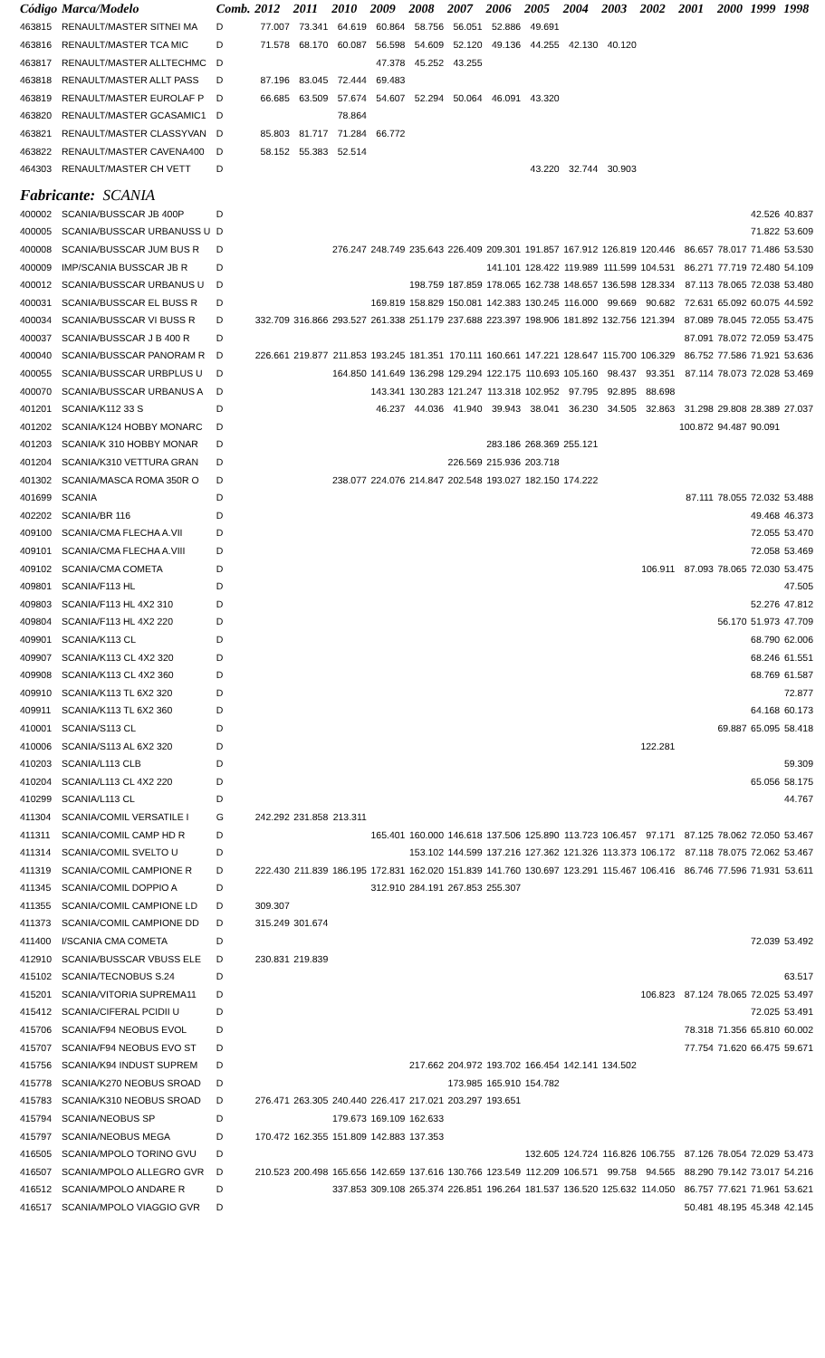| Código | Marca/Modelo | Comb. | 2012 | 2011 | 2010 | 2009 | 2008 | 2007 | 2006 | 2005 | 2004 | 2003 | 2002 | 2001 | 2000 | 1999 | 1998 |
| --- | --- | --- | --- | --- | --- | --- | --- | --- | --- | --- | --- | --- | --- | --- | --- | --- | --- |
| 463815 | RENAULT/MASTER SITNEI MA | D | 77.007 | 73.341 | 64.619 | 60.864 | 58.756 | 56.051 | 52.886 | 49.691 | | | | | | | |
| 463816 | RENAULT/MASTER TCA MIC | D | 71.578 | 68.170 | 60.087 | 56.598 | 54.609 | 52.120 | 49.136 | 44.255 | 42.130 | 40.120 | | | | | |
| 463817 | RENAULT/MASTER ALLTECHMC | D | | | | 47.378 | 45.252 | 43.255 | | | | | | | | | |
| 463818 | RENAULT/MASTER ALLT PASS | D | 87.196 | 83.045 | 72.444 | 69.483 | | | | | | | | | | | |
| 463819 | RENAULT/MASTER EUROLAF P | D | 66.685 | 63.509 | 57.674 | 54.607 | 52.294 | 50.064 | 46.091 | 43.320 | | | | | | | |
| 463820 | RENAULT/MASTER GCASAMIC1 | D | | | 78.864 | | | | | | | | | | | | |
| 463821 | RENAULT/MASTER CLASSYVAN | D | 85.803 | 81.717 | 71.284 | 66.772 | | | | | | | | | | | |
| 463822 | RENAULT/MASTER CAVENA400 | D | 58.152 | 55.383 | 52.514 | | | | | | | | | | | | |
| 464303 | RENAULT/MASTER CH VETT | D | | | | | | | | 43.220 | 32.744 | 30.903 | | | | | |
| Fabricante: SCANIA | | | | | | | | | | | | | | | | | |
| 400002 | SCANIA/BUSSCAR JB 400P | D | | | | | | | | | | | | | | 42.526 | 40.837 |
| 400005 | SCANIA/BUSSCAR URBANUSS U | D | | | | | | | | | | | | | | 71.822 | 53.609 |
| 400008 | SCANIA/BUSSCAR JUM BUS R | D | | | 276.247 | 248.749 | 235.643 | 226.409 | 209.301 | 191.857 | 167.912 | 126.819 | 120.446 | 86.657 | 78.017 | 71.486 | 53.530 |
| 400009 | IMP/SCANIA BUSSCAR JB R | D | | | | | | | 141.101 | 128.422 | 119.989 | 111.599 | 104.531 | 86.271 | 77.719 | 72.480 | 54.109 |
| 400012 | SCANIA/BUSSCAR URBANUS U | D | | | | | 198.759 | 187.859 | 178.065 | 162.738 | 148.657 | 136.598 | 128.334 | 87.113 | 78.065 | 72.038 | 53.480 |
| 400031 | SCANIA/BUSSCAR EL BUSS R | D | | | | 169.819 | 158.829 | 150.081 | 142.383 | 130.245 | 116.000 | 99.669 | 90.682 | 72.631 | 65.092 | 60.075 | 44.592 |
| 400034 | SCANIA/BUSSCAR VI BUSS R | D | 332.709 | 316.866 | 293.527 | 261.338 | 251.179 | 237.688 | 223.397 | 198.906 | 181.892 | 132.756 | 121.394 | 87.089 | 78.045 | 72.055 | 53.475 |
| 400037 | SCANIA/BUSSCAR J B 400 R | D | | | | | | | | | | | | 87.091 | 78.072 | 72.059 | 53.475 |
| 400040 | SCANIA/BUSSCAR PANORAM R | D | 226.661 | 219.877 | 211.853 | 193.245 | 181.351 | 170.111 | 160.661 | 147.221 | 128.647 | 115.700 | 106.329 | 86.752 | 77.586 | 71.921 | 53.636 |
| 400055 | SCANIA/BUSSCAR URBPLUS U | D | | | 164.850 | 141.649 | 136.298 | 129.294 | 122.175 | 110.693 | 105.160 | 98.437 | 93.351 | 87.114 | 78.073 | 72.028 | 53.469 |
| 400070 | SCANIA/BUSSCAR URBANUS A | D | | | | 143.341 | 130.283 | 121.247 | 113.318 | 102.952 | 97.795 | 92.895 | 88.698 | | | | |
| 401201 | SCANIA/K112 33 S | D | | | | 46.237 | 44.036 | 41.940 | 39.943 | 38.041 | 36.230 | 34.505 | 32.863 | 31.298 | 29.808 | 28.389 | 27.037 |
| 401202 | SCANIA/K124 HOBBY MONARC | D | | | | | | | | | | | | 100.872 | 94.487 | 90.091 | |
| 401203 | SCANIA/K 310 HOBBY MONAR | D | | | | | | | 283.186 | 268.369 | 255.121 | | | | | | |
| 401204 | SCANIA/K310 VETTURA GRAN | D | | | | | | 226.569 | 215.936 | 203.718 | | | | | | | |
| 401302 | SCANIA/MASCA ROMA 350R O | D | | | 238.077 | 224.076 | 214.847 | 202.548 | 193.027 | 182.150 | 174.222 | | | | | | |
| 401699 | SCANIA | D | | | | | | | | | | | | 87.111 | 78.055 | 72.032 | 53.488 |
| 402202 | SCANIA/BR 116 | D | | | | | | | | | | | | | | 49.468 | 46.373 |
| 409100 | SCANIA/CMA FLECHA A.VII | D | | | | | | | | | | | | | | 72.055 | 53.470 |
| 409101 | SCANIA/CMA FLECHA A.VIII | D | | | | | | | | | | | | | | 72.058 | 53.469 |
| 409102 | SCANIA/CMA COMETA | D | | | | | | | | | | | 106.911 | 87.093 | 78.065 | 72.030 | 53.475 |
| 409801 | SCANIA/F113 HL | D | | | | | | | | | | | | | | | 47.505 |
| 409803 | SCANIA/F113 HL 4X2 310 | D | | | | | | | | | | | | | | 52.276 | 47.812 |
| 409804 | SCANIA/F113 HL 4X2 220 | D | | | | | | | | | | | | | 56.170 | 51.973 | 47.709 |
| 409901 | SCANIA/K113 CL | D | | | | | | | | | | | | | | 68.790 | 62.006 |
| 409907 | SCANIA/K113 CL 4X2 320 | D | | | | | | | | | | | | | | 68.246 | 61.551 |
| 409908 | SCANIA/K113 CL 4X2 360 | D | | | | | | | | | | | | | | 68.769 | 61.587 |
| 409910 | SCANIA/K113 TL 6X2 320 | D | | | | | | | | | | | | | | | 72.877 |
| 409911 | SCANIA/K113 TL 6X2 360 | D | | | | | | | | | | | | | | 64.168 | 60.173 |
| 410001 | SCANIA/S113 CL | D | | | | | | | | | | | | | 69.887 | 65.095 | 58.418 |
| 410006 | SCANIA/S113 AL 6X2 320 | D | | | | | | | | | | | 122.281 | | | | |
| 410203 | SCANIA/L113 CLB | D | | | | | | | | | | | | | | | 59.309 |
| 410204 | SCANIA/L113 CL 4X2 220 | D | | | | | | | | | | | | | | 65.056 | 58.175 |
| 410299 | SCANIA/L113 CL | D | | | | | | | | | | | | | | | 44.767 |
| 411304 | SCANIA/COMIL VERSATILE I | G | 242.292 | 231.858 | 213.311 | | | | | | | | | | | | |
| 411311 | SCANIA/COMIL CAMP HD R | D | | | | 165.401 | 160.000 | 146.618 | 137.506 | 125.890 | 113.723 | 106.457 | 97.171 | 87.125 | 78.062 | 72.050 | 53.467 |
| 411314 | SCANIA/COMIL SVELTO U | D | | | | | 153.102 | 144.599 | 137.216 | 127.362 | 121.326 | 113.373 | 106.172 | 87.118 | 78.075 | 72.062 | 53.467 |
| 411319 | SCANIA/COMIL CAMPIONE R | D | 222.430 | 211.839 | 186.195 | 172.831 | 162.020 | 151.839 | 141.760 | 130.697 | 123.291 | 115.467 | 106.416 | 86.746 | 77.596 | 71.931 | 53.611 |
| 411345 | SCANIA/COMIL DOPPIO A | D | | | | 312.910 | 284.191 | 267.853 | 255.307 | | | | | | | | |
| 411355 | SCANIA/COMIL CAMPIONE LD | D | 309.307 | | | | | | | | | | | | | | |
| 411373 | SCANIA/COMIL CAMPIONE DD | D | 315.249 | 301.674 | | | | | | | | | | | | | |
| 411400 | I/SCANIA CMA COMETA | D | | | | | | | | | | | | | | 72.039 | 53.492 |
| 412910 | SCANIA/BUSSCAR VBUSS ELE | D | 230.831 | 219.839 | | | | | | | | | | | | | |
| 415102 | SCANIA/TECNOBUS S.24 | D | | | | | | | | | | | | | | | 63.517 |
| 415201 | SCANIA/VITORIA SUPREMA11 | D | | | | | | | | | | | 106.823 | 87.124 | 78.065 | 72.025 | 53.497 |
| 415412 | SCANIA/CIFERAL PCIDII U | D | | | | | | | | | | | | | | 72.025 | 53.491 |
| 415706 | SCANIA/F94 NEOBUS EVOL | D | | | | | | | | | | | | 78.318 | 71.356 | 65.810 | 60.002 |
| 415707 | SCANIA/F94 NEOBUS EVO ST | D | | | | | | | | | | | | 77.754 | 71.620 | 66.475 | 59.671 |
| 415756 | SCANIA/K94 INDUST SUPREM | D | | | | | 217.662 | 204.972 | 193.702 | 166.454 | 142.141 | 134.502 | | | | | |
| 415778 | SCANIA/K270 NEOBUS SROAD | D | | | | | | 173.985 | 165.910 | 154.782 | | | | | | | |
| 415783 | SCANIA/K310 NEOBUS SROAD | D | 276.471 | 263.305 | 240.440 | 226.417 | 217.021 | 203.297 | 193.651 | | | | | | | | |
| 415794 | SCANIA/NEOBUS SP | D | | | 179.673 | 169.109 | 162.633 | | | | | | | | | | |
| 415797 | SCANIA/NEOBUS MEGA | D | 170.472 | 162.355 | 151.809 | 142.883 | 137.353 | | | | | | | | | | |
| 416505 | SCANIA/MPOLO TORINO GVU | D | | | | | | | | 132.605 | 124.724 | 116.826 | 106.755 | 87.126 | 78.054 | 72.029 | 53.473 |
| 416507 | SCANIA/MPOLO ALLEGRO GVR | D | 210.523 | 200.498 | 165.656 | 142.659 | 137.616 | 130.766 | 123.549 | 112.209 | 106.571 | 99.758 | 94.565 | 88.290 | 79.142 | 73.017 | 54.216 |
| 416512 | SCANIA/MPOLO ANDARE R | D | | | 337.853 | 309.108 | 265.374 | 226.851 | 196.264 | 181.537 | 136.520 | 125.632 | 114.050 | 86.757 | 77.621 | 71.961 | 53.621 |
| 416517 | SCANIA/MPOLO VIAGGIO GVR | D | | | | | | | | | | | | 50.481 | 48.195 | 45.348 | 42.145 |